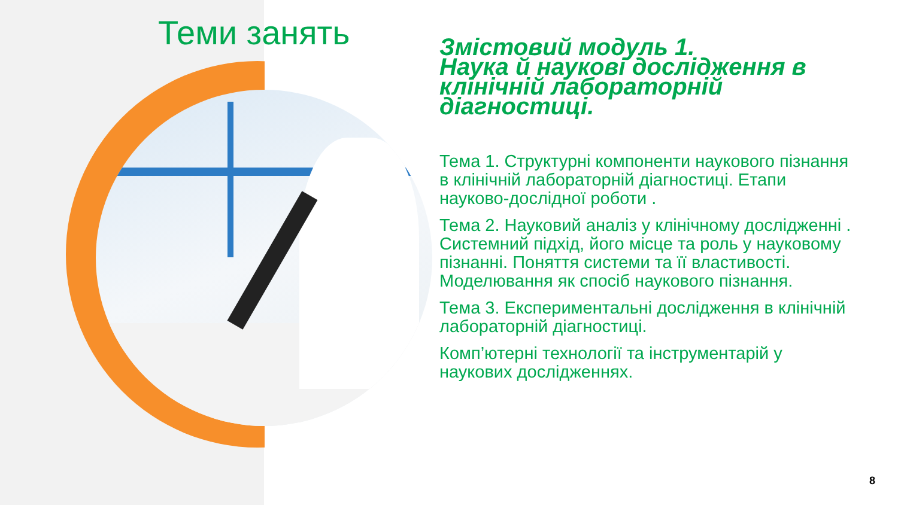Теми занять
Змістовий модуль 1.
Наука й наукові дослідження в клінічній лабораторній діагностиці.
Тема 1. Структурні компоненти наукового пізнання в клінічній лабораторній діагностиці. Етапи науково-дослідної роботи .
Тема 2. Науковий аналіз у клінічному дослідженні . Системний підхід, його місце та роль у науковому пізнанні. Поняття системи та її властивості. Моделювання як спосіб наукового пізнання.
Тема 3. Експериментальні дослідження в клінічній лабораторній діагностиці.
Комп’ютерні технології та інструментарій у наукових дослідженнях.
8